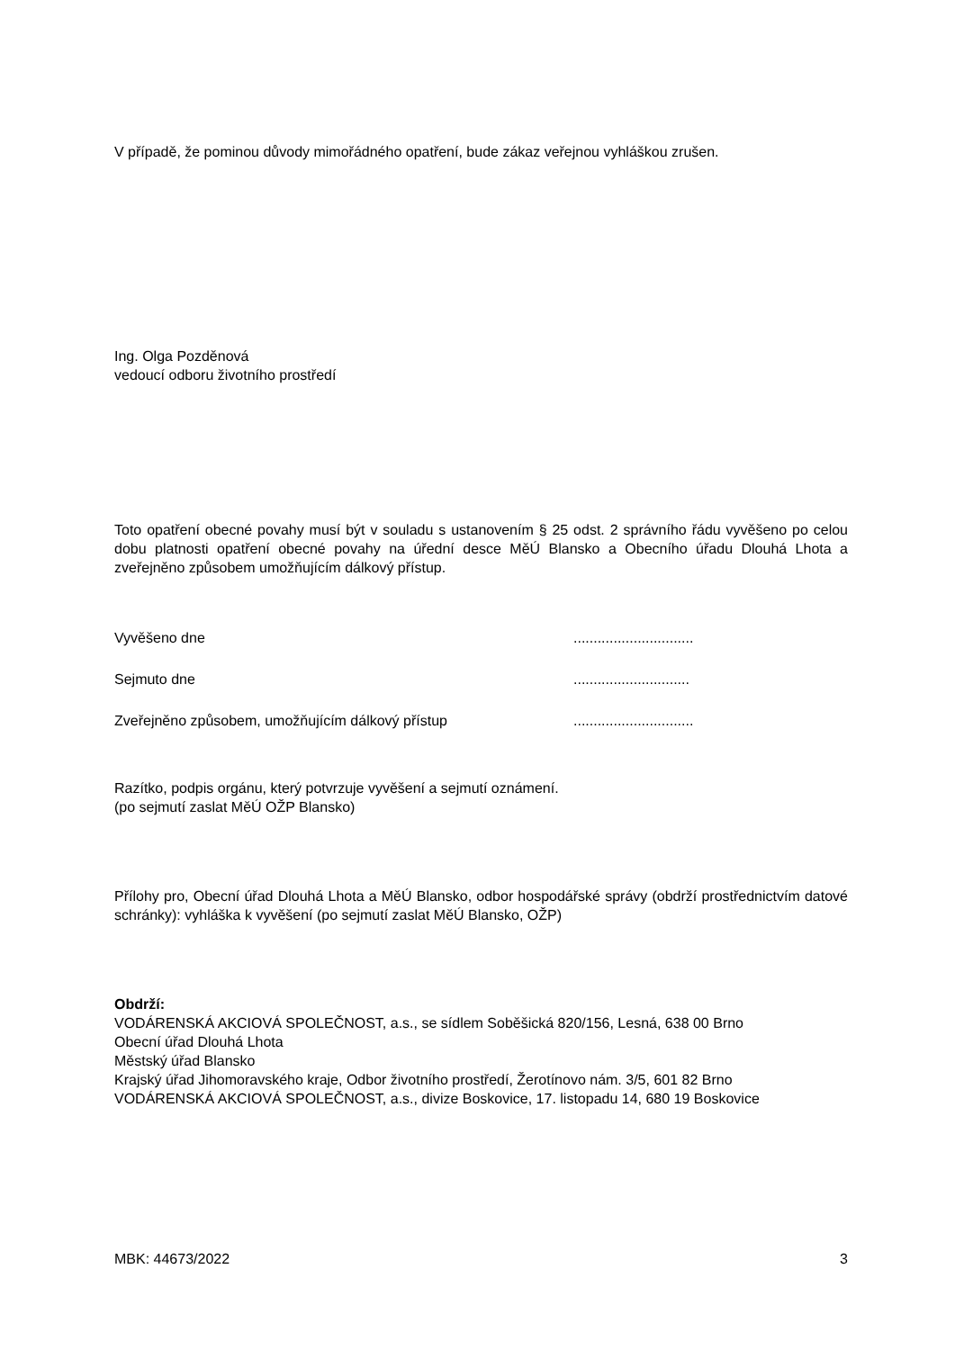V případě, že pominou důvody mimořádného opatření, bude zákaz veřejnou vyhláškou zrušen.
Ing. Olga Pozděnová
vedoucí odboru životního prostředí
Toto opatření obecné povahy musí být v souladu s ustanovením § 25 odst. 2 správního řádu vyvěšeno po celou dobu platnosti opatření obecné povahy na úřední desce MěÚ Blansko a Obecního úřadu Dlouhá Lhota a zveřejněno způsobem umožňujícím dálkový přístup.
Vyvěšeno dne..............................
Sejmuto dne.............................
Zveřejněno způsobem, umožňujícím dálkový přístup..............................
Razítko, podpis orgánu, který potvrzuje vyvěšení a sejmutí oznámení.
(po sejmutí zaslat MěÚ OŽP Blansko)
Přílohy pro, Obecní úřad Dlouhá Lhota a MěÚ Blansko, odbor hospodářské správy (obdrží prostřednictvím datové schránky): vyhláška k vyvěšení (po sejmutí zaslat MěÚ Blansko, OŽP)
Obdrží:
VODÁRENSKÁ AKCIOVÁ SPOLEČNOST, a.s., se sídlem Soběšická 820/156, Lesná, 638 00 Brno
Obecní úřad Dlouhá Lhota
Městský úřad Blansko
Krajský úřad Jihomoravského kraje, Odbor životního prostředí, Žerotínovo nám. 3/5, 601 82 Brno
VODÁRENSKÁ AKCIOVÁ SPOLEČNOST, a.s., divize Boskovice, 17. listopadu 14, 680 19 Boskovice
MBK: 44673/2022 3